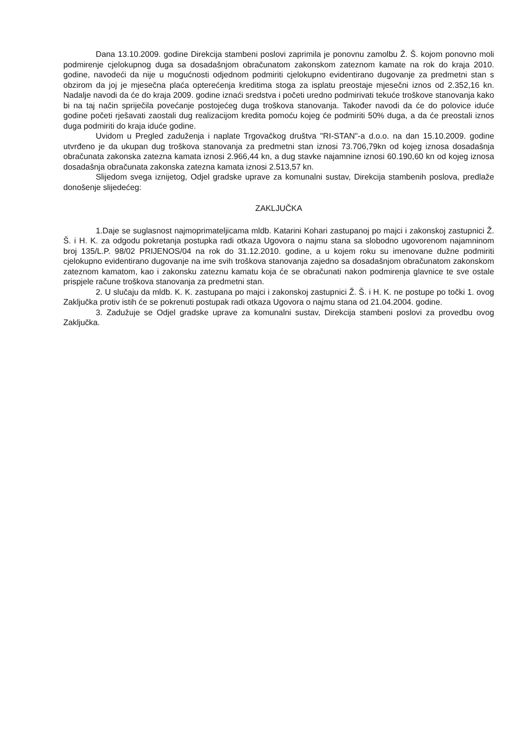Dana 13.10.2009. godine Direkcija stambeni poslovi zaprimila je ponovnu zamolbu Ž. Š. kojom ponovno moli podmirenje cjelokupnog duga sa dosadašnjom obračunatom zakonskom zateznom kamate na rok do kraja 2010. godine, navodeći da nije u mogućnosti odjednom podmiriti cjelokupno evidentirano dugovanje za predmetni stan s obzirom da joj je mjesečna plaća opterećenja kreditima stoga za isplatu preostaje mjesečni iznos od 2.352,16 kn. Nadalje navodi da će do kraja 2009. godine iznaći sredstva i početi uredno podmirivati tekuće troškove stanovanja kako bi na taj način spriječila povećanje postojećeg duga troškova stanovanja. Također navodi da će do polovice iduće godine početi rješavati zaostali dug realizacijom kredita pomoću kojeg će podmiriti 50% duga, a da će preostali iznos duga podmiriti do kraja iduće godine.
Uvidom u Pregled zaduženja i naplate Trgovačkog društva "RI-STAN"-a d.o.o. na dan 15.10.2009. godine utvrđeno je da ukupan dug troškova stanovanja za predmetni stan iznosi 73.706,79kn od kojeg iznosa dosadašnja obračunata zakonska zatezna kamata iznosi 2.966,44 kn, a dug stavke najamnine iznosi 60.190,60 kn od kojeg iznosa dosadašnja obračunata zakonska zatezna kamata iznosi 2.513,57 kn.
Slijedom svega iznijetog, Odjel gradske uprave za komunalni sustav, Direkcija stambenih poslova, predlaže donošenje slijedećeg:
ZAKLJUČKA
1.Daje se suglasnost najmoprimateljicama mldb. Katarini Kohari zastupanoj po majci i zakonskoj zastupnici Ž. Š. i H. K. za odgodu pokretanja postupka radi otkaza Ugovora o najmu stana sa slobodno ugovorenom najamninom broj 135/L.P. 98/02 PRIJENOS/04 na rok do 31.12.2010. godine, a u kojem roku su imenovane dužne podmiriti cjelokupno evidentirano dugovanje na ime svih troškova stanovanja zajedno sa dosadašnjom obračunatom zakonskom zateznom kamatom, kao i zakonsku zateznu kamatu koja će se obračunati nakon podmirenja glavnice te sve ostale prispjele račune troškova stanovanja za predmetni stan.
2. U slučaju da mldb. K. K. zastupana po majci i zakonskoj zastupnici Ž. Š. i H. K. ne postupe po točki 1. ovog Zaključka protiv istih će se pokrenuti postupak radi otkaza Ugovora o najmu stana od 21.04.2004. godine.
3. Zadužuje se Odjel gradske uprave za komunalni sustav, Direkcija stambeni poslovi za provedbu ovog Zaključka.